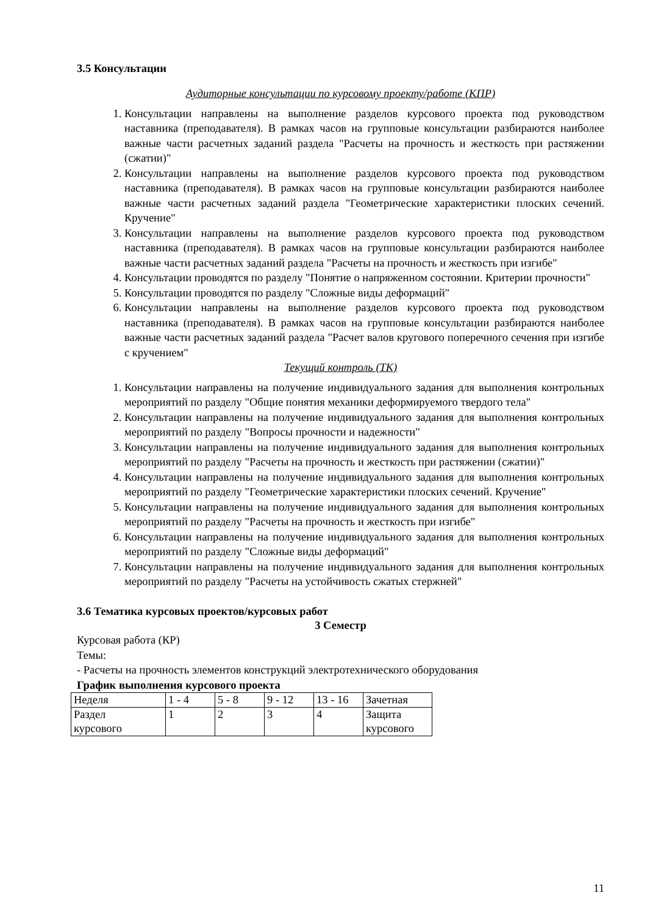3.5 Консультации
Аудиторные консультации по курсовому проекту/работе (КПР)
1. Консультации направлены на выполнение разделов курсового проекта под руководством наставника (преподавателя). В рамках часов на групповые консультации разбираются наиболее важные части расчетных заданий раздела "Расчеты на прочность и жесткость при растяжении (сжатии)"
2. Консультации направлены на выполнение разделов курсового проекта под руководством наставника (преподавателя). В рамках часов на групповые консультации разбираются наиболее важные части расчетных заданий раздела "Геометрические характеристики плоских сечений. Кручение"
3. Консультации направлены на выполнение разделов курсового проекта под руководством наставника (преподавателя). В рамках часов на групповые консультации разбираются наиболее важные части расчетных заданий раздела "Расчеты на прочность и жесткость при изгибе"
4. Консультации проводятся по разделу "Понятие о напряженном состоянии. Критерии прочности"
5. Консультации проводятся по разделу "Сложные виды деформаций"
6. Консультации направлены на выполнение разделов курсового проекта под руководством наставника (преподавателя). В рамках часов на групповые консультации разбираются наиболее важные части расчетных заданий раздела "Расчет валов кругового поперечного сечения при изгибе с кручением"
Текущий контроль (ТК)
1. Консультации направлены на получение индивидуального задания для выполнения контрольных мероприятий по разделу "Общие понятия механики деформируемого твердого тела"
2. Консультации направлены на получение индивидуального задания для выполнения контрольных мероприятий по разделу "Вопросы прочности и надежности"
3. Консультации направлены на получение индивидуального задания для выполнения контрольных мероприятий по разделу "Расчеты на прочность и жесткость при растяжении (сжатии)"
4. Консультации направлены на получение индивидуального задания для выполнения контрольных мероприятий по разделу "Геометрические характеристики плоских сечений. Кручение"
5. Консультации направлены на получение индивидуального задания для выполнения контрольных мероприятий по разделу "Расчеты на прочность и жесткость при изгибе"
6. Консультации направлены на получение индивидуального задания для выполнения контрольных мероприятий по разделу "Сложные виды деформаций"
7. Консультации направлены на получение индивидуального задания для выполнения контрольных мероприятий по разделу "Расчеты на устойчивость сжатых стержней"
3.6 Тематика курсовых проектов/курсовых работ
3 Семестр
Курсовая работа (КР)
Темы:
- Расчеты на прочность элементов конструкций электротехнического оборудования
График выполнения курсового проекта
| Неделя | 1 - 4 | 5 - 8 | 9 - 12 | 13 - 16 | Зачетная |
| Раздел курсового | 1 | 2 | 3 | 4 | Защита курсового |
11